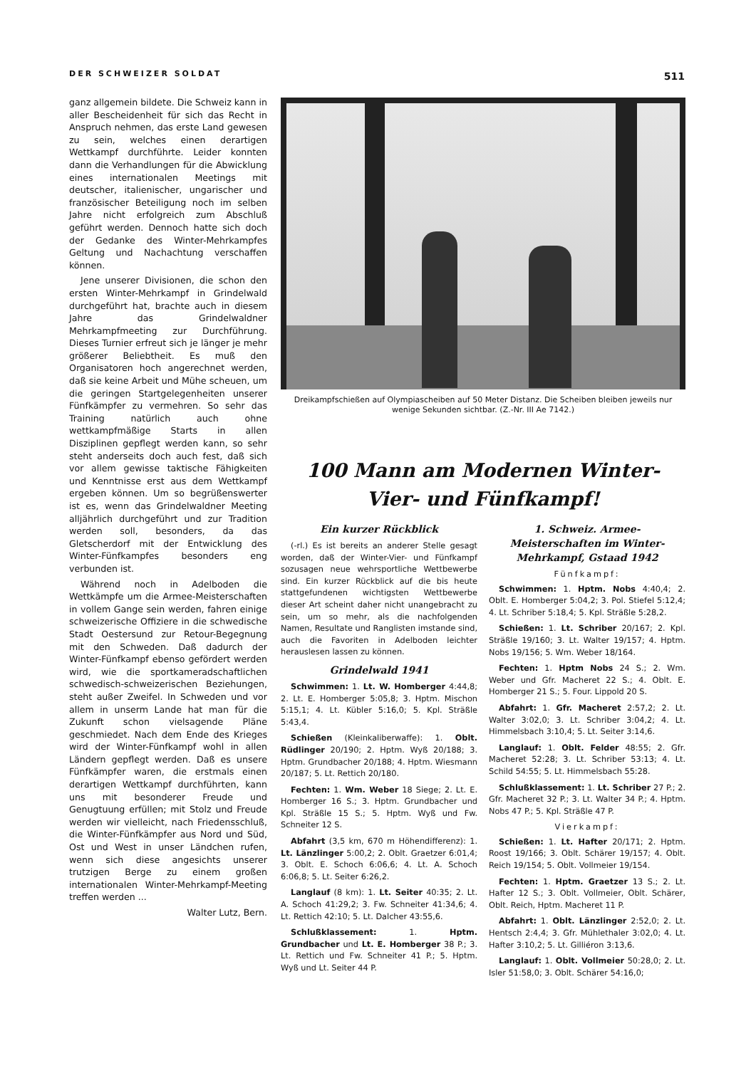DER SCHWEIZER SOLDAT 511
ganz allgemein bildete. Die Schweiz kann in aller Bescheidenheit für sich das Recht in Anspruch nehmen, das erste Land gewesen zu sein, welches einen derartigen Wettkampf durchführte. Leider konnten dann die Verhandlungen für die Abwicklung eines internationalen Meetings mit deutscher, italienischer, ungarischer und französischer Beteiligung noch im selben Jahre nicht erfolgreich zum Abschluß geführt werden. Dennoch hatte sich doch der Gedanke des Winter-Mehrkampfes Geltung und Nachachtung verschaffen können.
Jene unserer Divisionen, die schon den ersten Winter-Mehrkampf in Grindelwald durchgeführt hat, brachte auch in diesem Jahre das Grindelwaldner Mehrkampfmeeting zur Durchführung. Dieses Turnier erfreut sich je länger je mehr größerer Beliebtheit. Es muß den Organisatoren hoch angerechnet werden, daß sie keine Arbeit und Mühe scheuen, um die geringen Startgelegenheiten unserer Fünfkämpfer zu vermehren. So sehr das Training natürlich auch ohne wettkampfmäßige Starts in allen Disziplinen gepflegt werden kann, so sehr steht anderseits doch auch fest, daß sich vor allem gewisse taktische Fähigkeiten und Kenntnisse erst aus dem Wettkampf ergeben können. Um so begrüßenswerter ist es, wenn das Grindelwaldner Meeting alljährlich durchgeführt und zur Tradition werden soll, besonders, da das Gletscherdorf mit der Entwicklung des Winter-Fünfkampfes besonders eng verbunden ist.
Während noch in Adelboden die Wettkämpfe um die Armee-Meisterschaften in vollem Gange sein werden, fahren einige schweizerische Offiziere in die schwedische Stadt Oestersund zur Retour-Begegnung mit den Schweden. Daß dadurch der Winter-Fünfkampf ebenso gefördert werden wird, wie die sportkameradschaftlichen schwedisch-schweizerischen Beziehungen, steht außer Zweifel. In Schweden und vor allem in unserm Lande hat man für die Zukunft schon vielsagende Pläne geschmiedet. Nach dem Ende des Krieges wird der Winter-Fünfkampf wohl in allen Ländern gepflegt werden. Daß es unsere Fünfkämpfer waren, die erstmals einen derartigen Wettkampf durchführten, kann uns mit besonderer Freude und Genugtuung erfüllen; mit Stolz und Freude werden wir vielleicht, nach Friedensschluß, die Winter-Fünfkämpfer aus Nord und Süd, Ost und West in unser Ländchen rufen, wenn sich diese angesichts unserer trutzigen Berge zu einem großen internationalen Winter-Mehrkampf-Meeting treffen werden ...
Walter Lutz, Bern.
Dreikampfschießen auf Olympiascheiben auf 50 Meter Distanz. Die Scheiben bleiben jeweils nur wenige Sekunden sichtbar. (Z.-Nr. III Ae 7142.)
100 Mann am Modernen Winter-
Vier- und Fünfkampf!
Ein kurzer Rückblick
(-rl.) Es ist bereits an anderer Stelle gesagt worden, daß der Winter-Vier- und Fünfkampf sozusagen neue wehrsportliche Wettbewerbe sind. Ein kurzer Rückblick auf die bis heute stattgefundenen wichtigsten Wettbewerbe dieser Art scheint daher nicht unangebracht zu sein, um so mehr, als die nachfolgenden Namen, Resultate und Ranglisten imstande sind, auch die Favoriten in Adelboden leichter herauslesen lassen zu können.
Grindelwald 1941
Schwimmen: 1. Lt. W. Homberger 4:44,8; 2. Lt. E. Homberger 5:05,8; 3. Hptm. Mischon 5:15,1; 4. Lt. Kübler 5:16,0; 5. Kpl. Sträßle 5:43,4.
Schießen (Kleinkaliberwaffe): 1. Oblt. Rüdlinger 20/190; 2. Hptm. Wyß 20/188; 3. Hptm. Grundbacher 20/188; 4. Hptm. Wiesmann 20/187; 5. Lt. Rettich 20/180.
Fechten: 1. Wm. Weber 18 Siege; 2. Lt. E. Homberger 16 S.; 3. Hptm. Grundbacher und Kpl. Sträßle 15 S.; 5. Hptm. Wyß und Fw. Schneiter 12 S.
Abfahrt (3,5 km, 670 m Höhendifferenz): 1. Lt. Länzlinger 5:00,2; 2. Oblt. Graetzer 6:01,4; 3. Oblt. E. Schoch 6:06,6; 4. Lt. A. Schoch 6:06,8; 5. Lt. Seiter 6:26,2.
Langlauf (8 km): 1. Lt. Seiter 40:35; 2. Lt. A. Schoch 41:29,2; 3. Fw. Schneiter 41:34,6; 4. Lt. Rettich 42:10; 5. Lt. Dalcher 43:55,6.
Schlußklassement: 1. Hptm. Grundbacher und Lt. E. Homberger 38 P.; 3. Lt. Rettich und Fw. Schneiter 41 P.; 5. Hptm. Wyß und Lt. Seiter 44 P.
1. Schweiz. Armee-Meisterschaften im Winter-Mehrkampf, Gstaad 1942
Fünfkampf:
Schwimmen: 1. Hptm. Nobs 4:40,4; 2. Oblt. E. Homberger 5:04,2; 3. Pol. Stiefel 5:12,4; 4. Lt. Schriber 5:18,4; 5. Kpl. Sträßle 5:28,2.
Schießen: 1. Lt. Schriber 20/167; 2. Kpl. Sträßle 19/160; 3. Lt. Walter 19/157; 4. Hptm. Nobs 19/156; 5. Wm. Weber 18/164.
Fechten: 1. Hptm Nobs 24 S.; 2. Wm. Weber und Gfr. Macheret 22 S.; 4. Oblt. E. Homberger 21 S.; 5. Four. Lippold 20 S.
Abfahrt: 1. Gfr. Macheret 2:57,2; 2. Lt. Walter 3:02,0; 3. Lt. Schriber 3:04,2; 4. Lt. Himmelsbach 3:10,4; 5. Lt. Seiter 3:14,6.
Langlauf: 1. Oblt. Felder 48:55; 2. Gfr. Macheret 52:28; 3. Lt. Schriber 53:13; 4. Lt. Schild 54:55; 5. Lt. Himmelsbach 55:28.
Schlußklassement: 1. Lt. Schriber 27 P.; 2. Gfr. Macheret 32 P.; 3. Lt. Walter 34 P.; 4. Hptm. Nobs 47 P.; 5. Kpl. Sträßle 47 P.
Vierkampf:
Schießen: 1. Lt. Hafter 20/171; 2. Hptm. Roost 19/166; 3. Oblt. Schärer 19/157; 4. Oblt. Reich 19/154; 5. Oblt. Vollmeier 19/154.
Fechten: 1. Hptm. Graetzer 13 S.; 2. Lt. Hafter 12 S.; 3. Oblt. Vollmeier, Oblt. Schärer, Oblt. Reich, Hptm. Macheret 11 P.
Abfahrt: 1. Oblt. Länzlinger 2:52,0; 2. Lt. Hentsch 2:4,4; 3. Gfr. Mühlethaler 3:02,0; 4. Lt. Hafter 3:10,2; 5. Lt. Gilliéron 3:13,6.
Langlauf: 1. Oblt. Vollmeier 50:28,0; 2. Lt. Isler 51:58,0; 3. Oblt. Schärer 54:16,0;